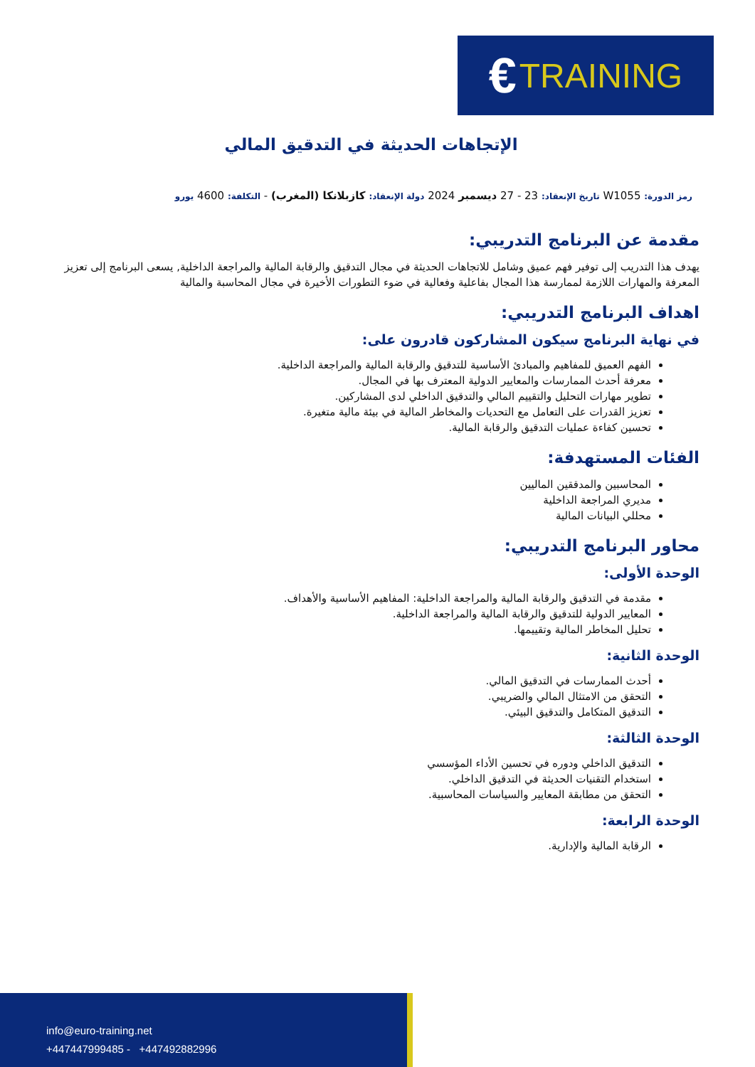€ TRAINING
الإتجاهات الحديثة في التدقيق المالي
رمز الدورة: W1055 تاريخ الإنعقاد: 23 - 27 ديسمبر 2024 دولة الإنعقاد: كازبلانكا (المغرب) - التكلفة: 4600 يورو
مقدمة عن البرنامج التدريبي:
يهدف هذا التدريب إلى توفير فهم عميق وشامل للاتجاهات الحديثة في مجال التدقيق والرقابة المالية والمراجعة الداخلية, يسعى البرنامج إلى تعزيز المعرفة والمهارات اللازمة لممارسة هذا المجال بفاعلية وفعالية في ضوء التطورات الأخيرة في مجال المحاسبة والمالية
اهداف البرنامج التدريبي:
في نهاية البرنامج سيكون المشاركون قادرون على:
الفهم العميق للمفاهيم والمبادئ الأساسية للتدقيق والرقابة المالية والمراجعة الداخلية.
معرفة أحدث الممارسات والمعايير الدولية المعترف بها في المجال.
تطوير مهارات التحليل والتقييم المالي والتدقيق الداخلي لدى المشاركين.
تعزيز القدرات على التعامل مع التحديات والمخاطر المالية في بيئة مالية متغيرة.
تحسين كفاءة عمليات التدقيق والرقابة المالية.
الفئات المستهدفة:
المحاسبين والمدققين الماليين
مديري المراجعة الداخلية
محللي البيانات المالية
محاور البرنامج التدريبي:
الوحدة الأولى:
مقدمة في التدقيق والرقابة المالية والمراجعة الداخلية: المفاهيم الأساسية والأهداف.
المعايير الدولية للتدقيق والرقابة المالية والمراجعة الداخلية.
تحليل المخاطر المالية وتقييمها.
الوحدة الثانية:
أحدث الممارسات في التدقيق المالي.
التحقق من الامتثال المالي والضريبي.
التدقيق المتكامل والتدقيق البيئي.
الوحدة الثالثة:
التدقيق الداخلي ودوره في تحسين الأداء المؤسسي
استخدام التقنيات الحديثة في التدقيق الداخلي.
التحقق من مطابقة المعايير والسياسات المحاسبية.
الوحدة الرابعة:
الرقابة المالية والإدارية.
info@euro-training.net
+447447999485 - +447492882996